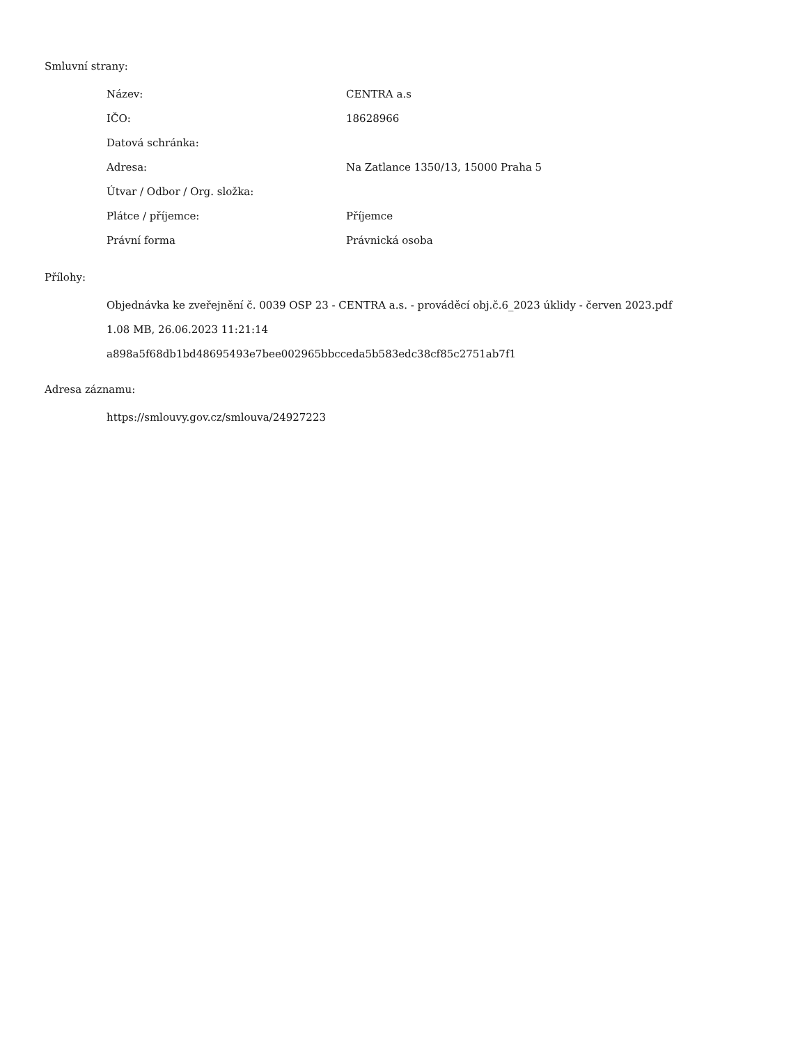Smluvní strany:
| Název: | CENTRA a.s |
| IČO: | 18628966 |
| Datová schránka: | |
| Adresa: | Na Zatlance 1350/13, 15000 Praha 5 |
| Útvar / Odbor / Org. složka: | |
| Plátce / příjemce: | Příjemce |
| Právní forma | Právnická osoba |
Přílohy:
Objednávka ke zveřejnění č. 0039 OSP 23 - CENTRA a.s. - prováděcí obj.č.6_2023 úklidy - červen 2023.pdf
1.08 MB, 26.06.2023 11:21:14
a898a5f68db1bd48695493e7bee002965bbcceda5b583edc38cf85c2751ab7f1
Adresa záznamu:
https://smlouvy.gov.cz/smlouva/24927223